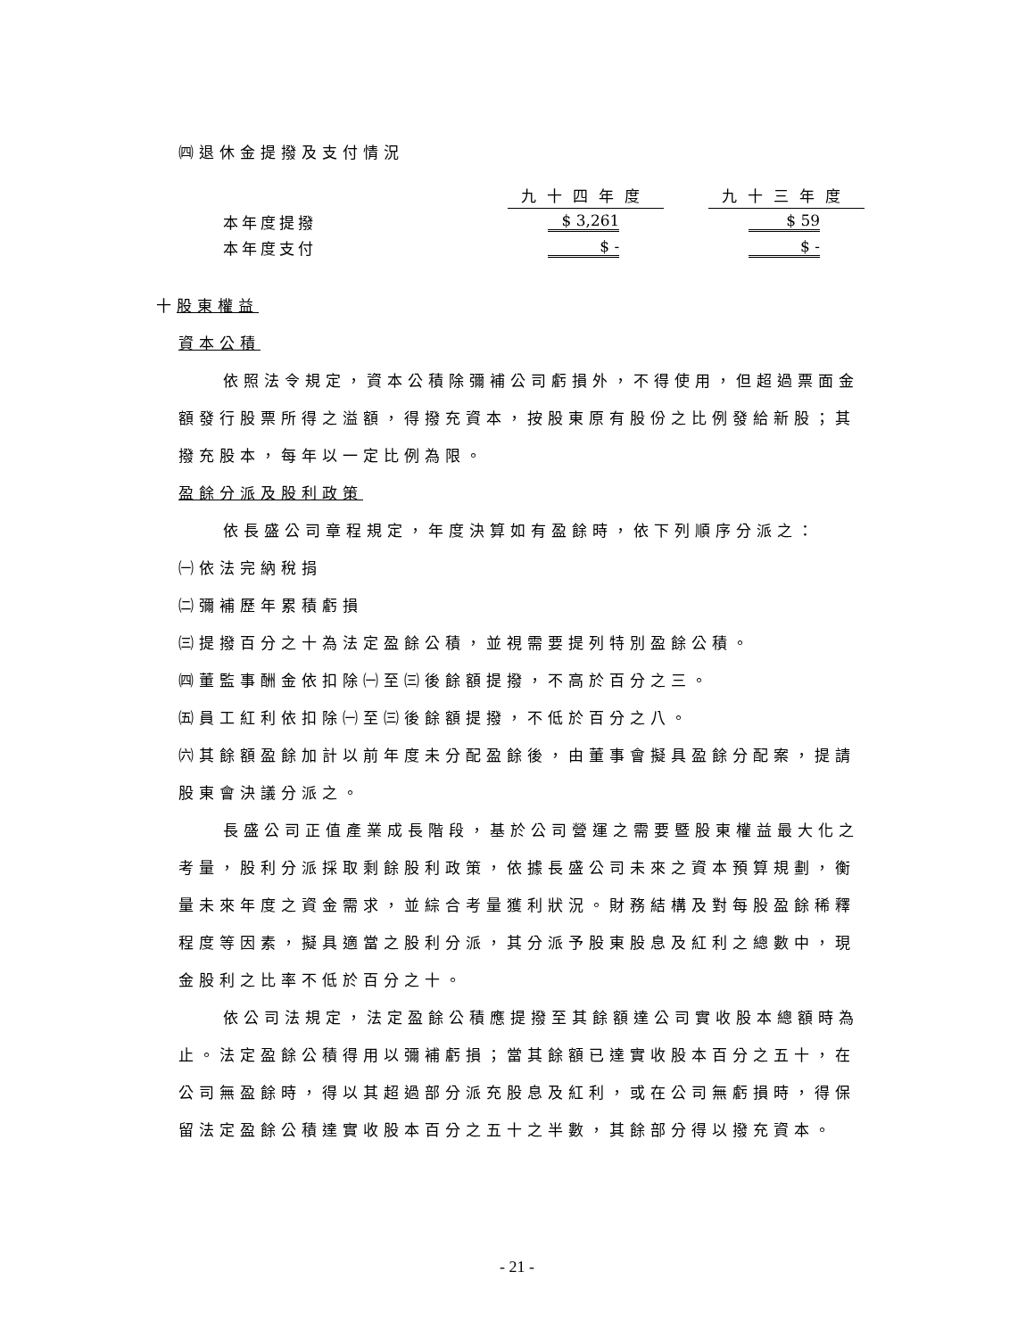㈣退休金提撥及支付情況
| | 九十四年度 | | 九十三年度 |
| 本年度提撥 | $ 3,261 | | $ 59 |
| 本年度支付 | $ - | | $ - |
十股東權益
資本公積
依照法令規定，資本公積除彌補公司虧損外，不得使用，但超過票面金額發行股票所得之溢額，得撥充資本，按股東原有股份之比例發給新股；其撥充股本，每年以一定比例為限。
盈餘分派及股利政策
依長盛公司章程規定，年度決算如有盈餘時，依下列順序分派之：
㈠依法完納稅捐
㈡彌補歷年累積虧損
㈢提撥百分之十為法定盈餘公積，並視需要提列特別盈餘公積。
㈣董監事酬金依扣除㈠至㈢後餘額提撥，不高於百分之三。
㈤員工紅利依扣除㈠至㈢後餘額提撥，不低於百分之八。
㈥其餘額盈餘加計以前年度未分配盈餘後，由董事會擬具盈餘分配案，提請股東會決議分派之。
長盛公司正值產業成長階段，基於公司營運之需要暨股東權益最大化之考量，股利分派採取剩餘股利政策，依據長盛公司未來之資本預算規劃，衡量未來年度之資金需求，並綜合考量獲利狀況。財務結構及對每股盈餘稀釋程度等因素，擬具適當之股利分派，其分派予股東股息及紅利之總數中，現金股利之比率不低於百分之十。
依公司法規定，法定盈餘公積應提撥至其餘額達公司實收股本總額時為止。法定盈餘公積得用以彌補虧損；當其餘額已達實收股本百分之五十，在公司無盈餘時，得以其超過部分派充股息及紅利，或在公司無虧損時，得保留法定盈餘公積達實收股本百分之五十之半數，其餘部分得以撥充資本。
- 21 -